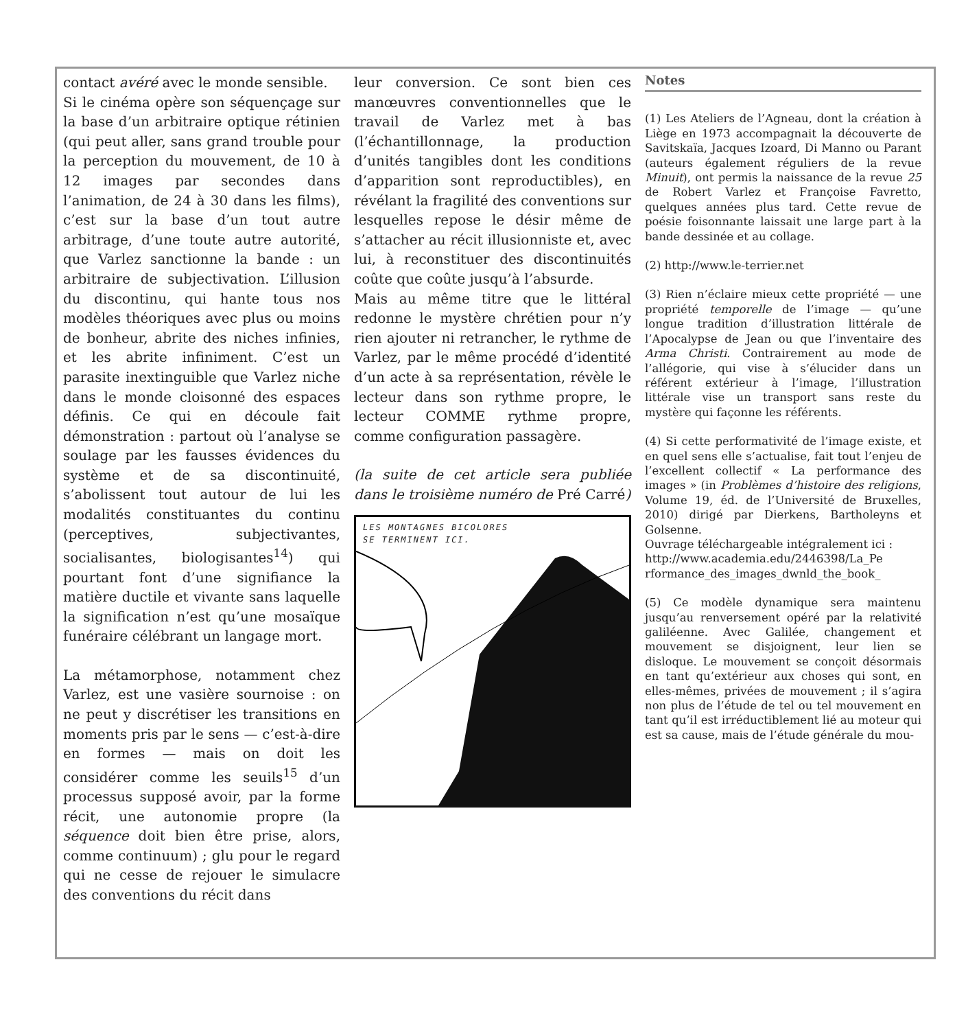contact avéré avec le monde sensible.
Si le cinéma opère son séquençage sur la base d’un arbitraire optique rétinien (qui peut aller, sans grand trouble pour la perception du mouvement, de 10 à 12 images par secondes dans l’animation, de 24 à 30 dans les films), c’est sur la base d’un tout autre arbitrage, d’une toute autre autorité, que Varlez sanctionne la bande : un arbitraire de subjectivation. L’illusion du discontinu, qui hante tous nos modèles théoriques avec plus ou moins de bonheur, abrite des niches infinies, et les abrite infiniment. C’est un parasite inextinguible que Varlez niche dans le monde cloisonné des espaces définis. Ce qui en découle fait démonstration : partout où l’analyse se soulage par les fausses évidences du système et de sa discontinuité, s’abolissent tout autour de lui les modalités constituantes du continu (perceptives, subjectivantes, socialisantes, biologisantes<sup>14</sup>) qui pourtant font d’une signifiance la matière ductile et vivante sans laquelle la signification n’est qu’une mosaïque funéraire célébrant un langage mort.
La métamorphose, notamment chez Varlez, est une vasière sournoise : on ne peut y discrétiser les transitions en moments pris par le sens — c’est-à-dire en formes — mais on doit les considérer comme les seuils<sup>15</sup> d’un processus supposé avoir, par la forme récit, une autonomie propre (la séquence doit bien être prise, alors, comme continuum) ; glu pour le regard qui ne cesse de rejouer le simulacre des conventions du récit dans
leur conversion. Ce sont bien ces manœuvres conventionnelles que le travail de Varlez met à bas (l’échantillonnage, la production d’unités tangibles dont les conditions d’apparition sont reproductibles), en révélant la fragilité des conventions sur lesquelles repose le désir même de s’attacher au récit illusionniste et, avec lui, à reconstituer des discontinuités coûte que coûte jusqu’à l’absurde.
Mais au même titre que le littéral redonne le mystère chrétien pour n’y rien ajouter ni retrancher, le rythme de Varlez, par le même procédé d’identité d’un acte à sa représentation, révèle le lecteur dans son rythme propre, le lecteur COMME rythme propre, comme configuration passagère.
(la suite de cet article sera publiée dans le troisième numéro de Pré Carré)
LES MONTAGNES BICOLORES
SE TERMINENT ICI.
Notes
(1) Les Ateliers de l’Agneau, dont la création à Liège en 1973 accompagnait la découverte de Savitskaïa, Jacques Izoard, Di Manno ou Parant (auteurs également réguliers de la revue Minuit), ont permis la naissance de la revue 25 de Robert Varlez et Françoise Favretto, quelques années plus tard. Cette revue de poésie foisonnante laissait une large part à la bande dessinée et au collage.
(2) http://www.le-terrier.net
(3) Rien n’éclaire mieux cette propriété — une propriété temporelle de l’image — qu’une longue tradition d’illustration littérale de l’Apocalypse de Jean ou que l’inventaire des Arma Christi. Contrairement au mode de l’allégorie, qui vise à s’élucider dans un référent extérieur à l’image, l’illustration littérale vise un transport sans reste du mystère qui façonne les référents.
(4) Si cette performativité de l’image existe, et en quel sens elle s’actualise, fait tout l’enjeu de l’excellent collectif « La performance des images » (in Problèmes d’histoire des religions, Volume 19, éd. de l’Université de Bruxelles, 2010) dirigé par Dierkens, Bartholeyns et Golsenne.
Ouvrage téléchargeable intégralement ici :
http://www.academia.edu/2446398/La_Pe rformance_des_images_dwnld_the_book_
(5) Ce modèle dynamique sera maintenu jusqu’au renversement opéré par la relativité galiléenne. Avec Galilée, changement et mouvement se disjoignent, leur lien se disloque. Le mouvement se conçoit désormais en tant qu’extérieur aux choses qui sont, en elles-mêmes, privées de mouvement ; il s’agira non plus de l’étude de tel ou tel mouvement en tant qu’il est irréductiblement lié au moteur qui est sa cause, mais de l’étude générale du mou-